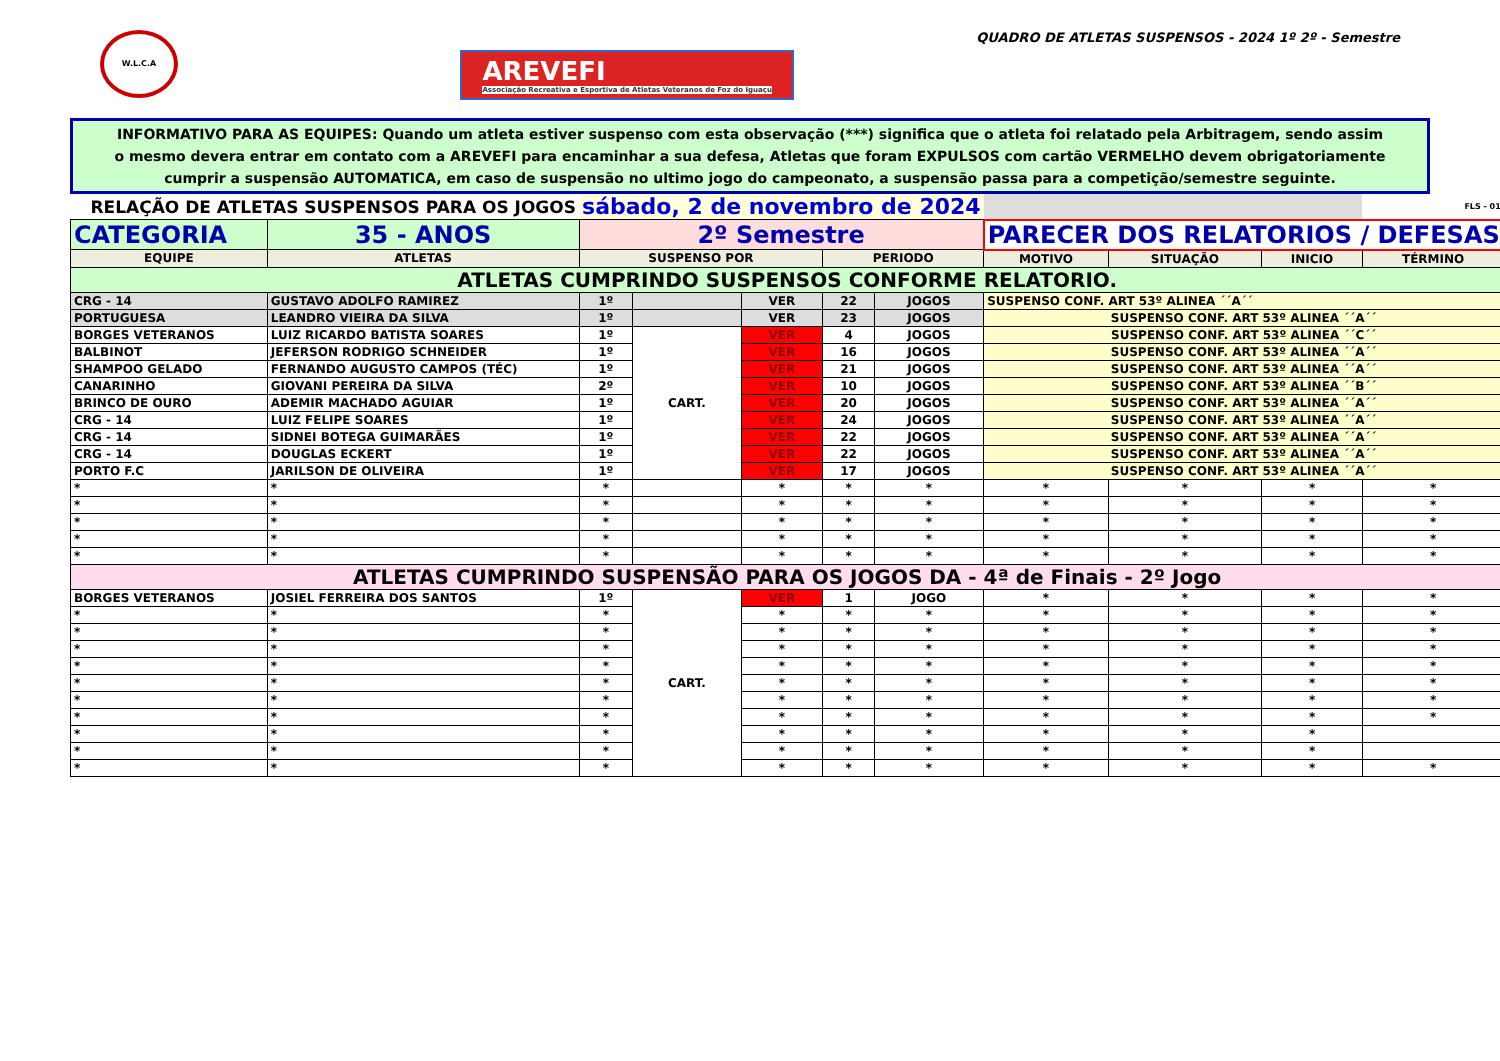W.L.C.A
AREVEFI
Associação Recreativa e Esportiva de Atletas Veteranos de Foz do Iguaçu
QUADRO DE ATLETAS SUSPENSOS - 2024 1º 2º - Semestre
INFORMATIVO PARA AS EQUIPES: Quando um atleta estiver suspenso com esta observação (***) significa que o atleta foi relatado pela Arbitragem, sendo assim o mesmo devera entrar em contato com a AREVEFI para encaminhar a sua defesa, Atletas que foram EXPULSOS com cartão VERMELHO devem obrigatoriamente cumprir a suspensão AUTOMATICA, em caso de suspensão no ultimo jogo do campeonato, a suspensão passa para a competição/semestre seguinte.
| RELAÇÃO DE ATLETAS SUSPENSOS PARA OS JOGOS | | sábado, 2 de novembro de 2024 | | | | | | | | FLS - 01 |
| CATEGORIA | 35 - ANOS | 2º Semestre | | | | | PARECER DOS RELATORIOS / DEFESAS | | | |
| EQUIPE | ATLETAS | SUSPENSO POR | | | PERIODO | | MOTIVO | SITUAÇÃO | INICIO | TÉRMINO |
| ATLETAS CUMPRINDO SUSPENSOS CONFORME RELATORIO. | | | | | | | | | | |
| CRG - 14 | GUSTAVO ADOLFO RAMIREZ | 1º | | VER | 22 | JOGOS | SUSPENSO CONF. ART 53º ALINEA ´´A´´ | | | |
| PORTUGUESA | LEANDRO VIEIRA DA SILVA | 1º | | VER | 23 | JOGOS | SUSPENSO CONF. ART 53º ALINEA ´´A´´ | | | |
| BORGES VETERANOS | LUIZ RICARDO BATISTA SOARES | 1º | CART. | VER | 4 | JOGOS | SUSPENSO CONF. ART 53º ALINEA ´´C´´ | | | |
| BALBINOT | JEFERSON RODRIGO SCHNEIDER | 1º | | VER | 16 | JOGOS | SUSPENSO CONF. ART 53º ALINEA ´´A´´ | | | |
| SHAMPOO GELADO | FERNANDO AUGUSTO CAMPOS (TÉC) | 1º | | VER | 21 | JOGOS | SUSPENSO CONF. ART 53º ALINEA ´´A´´ | | | |
| CANARINHO | GIOVANI PEREIRA DA SILVA | 2º | | VER | 10 | JOGOS | SUSPENSO CONF. ART 53º ALINEA ´´B´´ | | | |
| BRINCO DE OURO | ADEMIR MACHADO AGUIAR | 1º | | VER | 20 | JOGOS | SUSPENSO CONF. ART 53º ALINEA ´´A´´ | | | |
| CRG - 14 | LUIZ FELIPE SOARES | 1º | | VER | 24 | JOGOS | SUSPENSO CONF. ART 53º ALINEA ´´A´´ | | | |
| CRG - 14 | SIDNEI BOTEGA GUIMARÃES | 1º | | VER | 22 | JOGOS | SUSPENSO CONF. ART 53º ALINEA ´´A´´ | | | |
| CRG - 14 | DOUGLAS ECKERT | 1º | | VER | 22 | JOGOS | SUSPENSO CONF. ART 53º ALINEA ´´A´´ | | | |
| PORTO F.C | JARILSON DE OLIVEIRA | 1º | | VER | 17 | JOGOS | SUSPENSO CONF. ART 53º ALINEA ´´A´´ | | | |
| * | * | * | | * | * | * | * | * | * | * |
| * | * | * | | * | * | * | * | * | * | * |
| * | * | * | | * | * | * | * | * | * | * |
| * | * | * | | * | * | * | * | * | * | * |
| * | * | * | | * | * | * | * | * | * | * |
| ATLETAS CUMPRINDO SUSPENSÃO PARA OS JOGOS DA - 4ª de Finais - 2º Jogo | | | | | | | | | | |
| BORGES VETERANOS | JOSIEL FERREIRA DOS SANTOS | 1º | CART. | VER | 1 | JOGO | * | * | * | * |
| * | * | * | | * | * | * | * | * | * | * |
| * | * | * | | * | * | * | * | * | * | * |
| * | * | * | | * | * | * | * | * | * | * |
| * | * | * | | * | * | * | * | * | * | * |
| * | * | * | | * | * | * | * | * | * | * |
| * | * | * | | * | * | * | * | * | * | * |
| * | * | * | | * | * | * | * | * | * | * |
| * | * | * | | * | * | * | * | * | * | |
| * | * | * | | * | * | * | * | * | * | |
| * | * | * | | * | * | * | * | * | * | * |